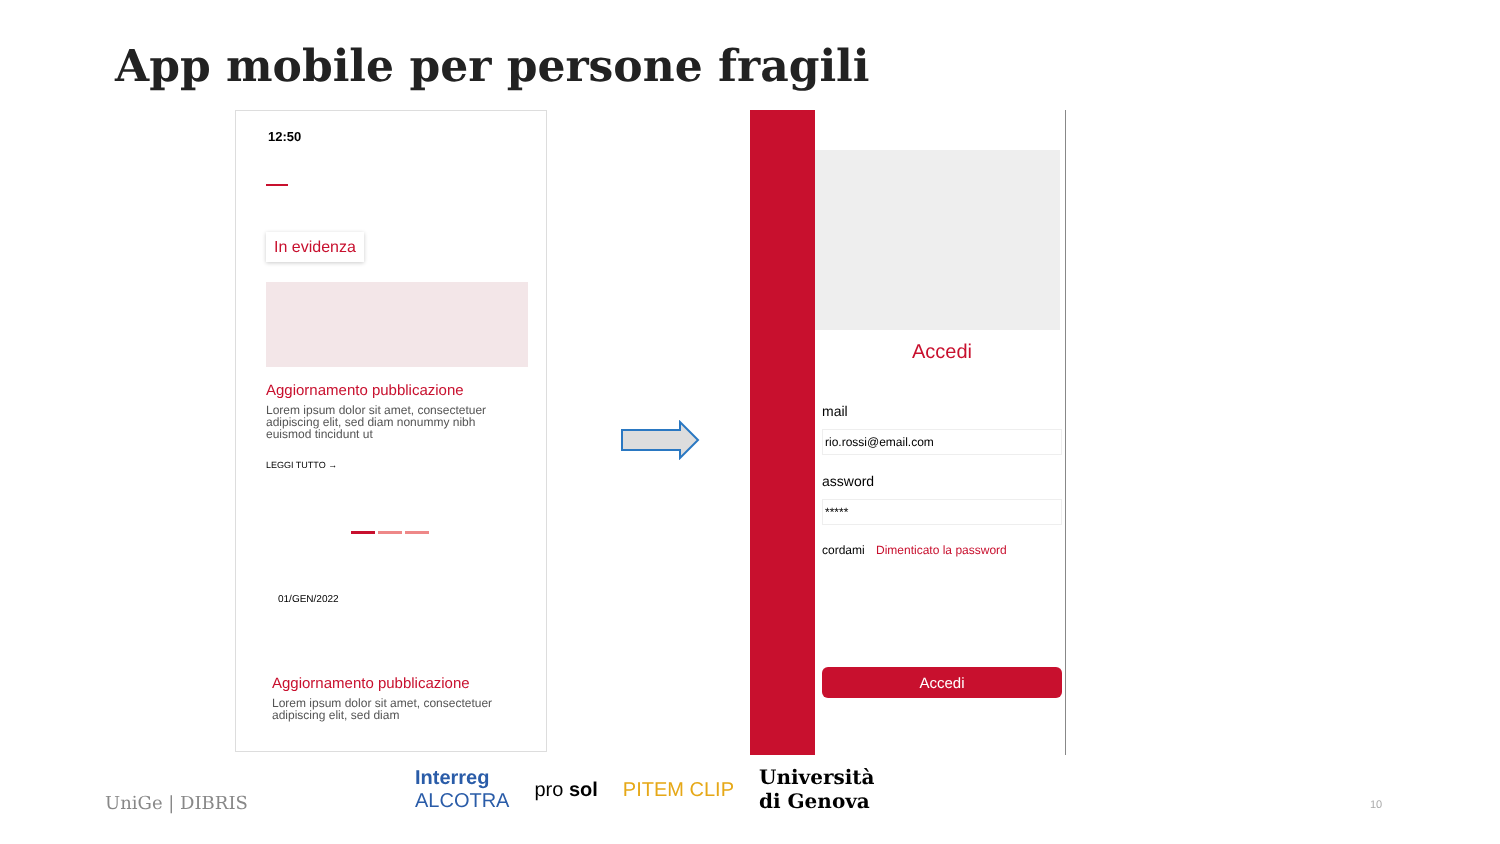App mobile per persone fragili
12:50
In evidenza
Aggiornamento pubblicazione
Lorem ipsum dolor sit amet, consectetuer adipiscing elit, sed diam nonummy nibh euismod tincidunt ut
LEGGI TUTTO →
01/GEN/2022
Aggiornamento pubblicazione
Lorem ipsum dolor sit amet, consectetuer adipiscing elit, sed diam
Accedi
mail
rio.rossi@email.com
assword
*****
cordami Dimenticato la password
Accedi
UniGe | DIBRIS
Interreg
ALCOTRA pro sol PITEM CLIP Università
di Genova
10